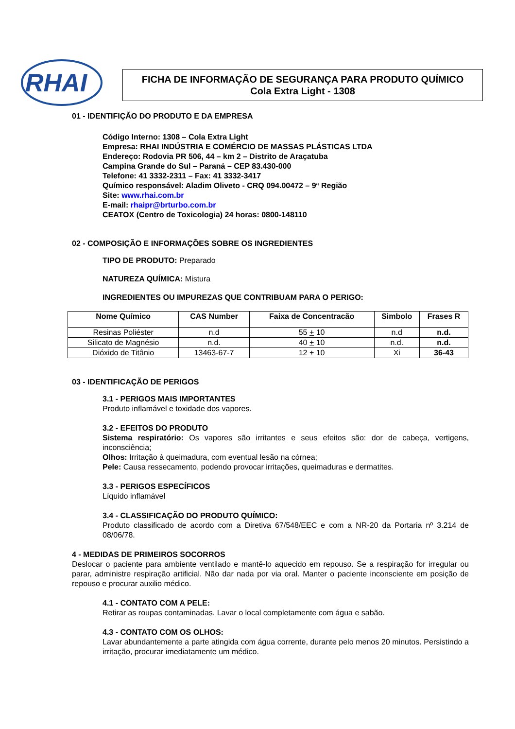RHAI
FICHA DE INFORMAÇÃO DE SEGURANÇA PARA PRODUTO QUÍMICO
Cola Extra Light - 1308
01 - IDENTIFIÇÃO DO PRODUTO E DA EMPRESA
Código Interno: 1308 – Cola Extra Light
Empresa: RHAI INDÚSTRIA E COMÉRCIO DE MASSAS PLÁSTICAS LTDA
Endereço: Rodovia PR 506, 44 – km 2 – Distrito de Araçatuba
Campina Grande do Sul – Paraná – CEP 83.430-000
Telefone: 41 3332-2311 – Fax: 41 3332-3417
Químico responsável: Aladim Oliveto - CRQ 094.00472 – 9ª Região
Site: www.rhai.com.br
E-mail: rhaipr@brturbo.com.br
CEATOX (Centro de Toxicologia) 24 horas: 0800-148110
02 - COMPOSIÇÃO E INFORMAÇÕES SOBRE OS INGREDIENTES
TIPO DE PRODUTO: Preparado
NATUREZA QUÍMICA: Mistura
INGREDIENTES OU IMPUREZAS QUE CONTRIBUAM PARA O PERIGO:
| Nome Químico | CAS Number | Faixa de Concentracão | Simbolo | Frases R |
| --- | --- | --- | --- | --- |
| Resinas Poliéster | n.d | 55 + 10 | n.d | n.d. |
| Silicato de Magnésio | n.d. | 40 + 10 | n.d. | n.d. |
| Dióxido de Titânio | 13463-67-7 | 12 + 10 | Xi | 36-43 |
03 - IDENTIFICAÇÃO DE PERIGOS
3.1 - PERIGOS MAIS IMPORTANTES
Produto inflamável e toxidade dos vapores.
3.2 - EFEITOS DO PRODUTO
Sistema respiratório: Os vapores são irritantes e seus efeitos são: dor de cabeça, vertigens, inconsciência;
Olhos: Irritação à queimadura, com eventual lesão na córnea;
Pele: Causa ressecamento, podendo provocar irritações, queimaduras e dermatites.
3.3 - PERIGOS ESPECÍFICOS
Líquido inflamável
3.4 - CLASSIFICAÇÃO DO PRODUTO QUÍMICO:
Produto classificado de acordo com a Diretiva 67/548/EEC e com a NR-20 da Portaria nº 3.214 de 08/06/78.
4 - MEDIDAS DE PRIMEIROS SOCORROS
Deslocar o paciente para ambiente ventilado e mantê-lo aquecido em repouso. Se a respiração for irregular ou parar, administre respiração artificial. Não dar nada por via oral. Manter o paciente inconsciente em posição de repouso e procurar auxilio médico.
4.1 - CONTATO COM A PELE:
Retirar as roupas contaminadas. Lavar o local completamente com água e sabão.
4.3 - CONTATO COM OS OLHOS:
Lavar abundantemente a parte atingida com água corrente, durante pelo menos 20 minutos. Persistindo a irritação, procurar imediatamente um médico.